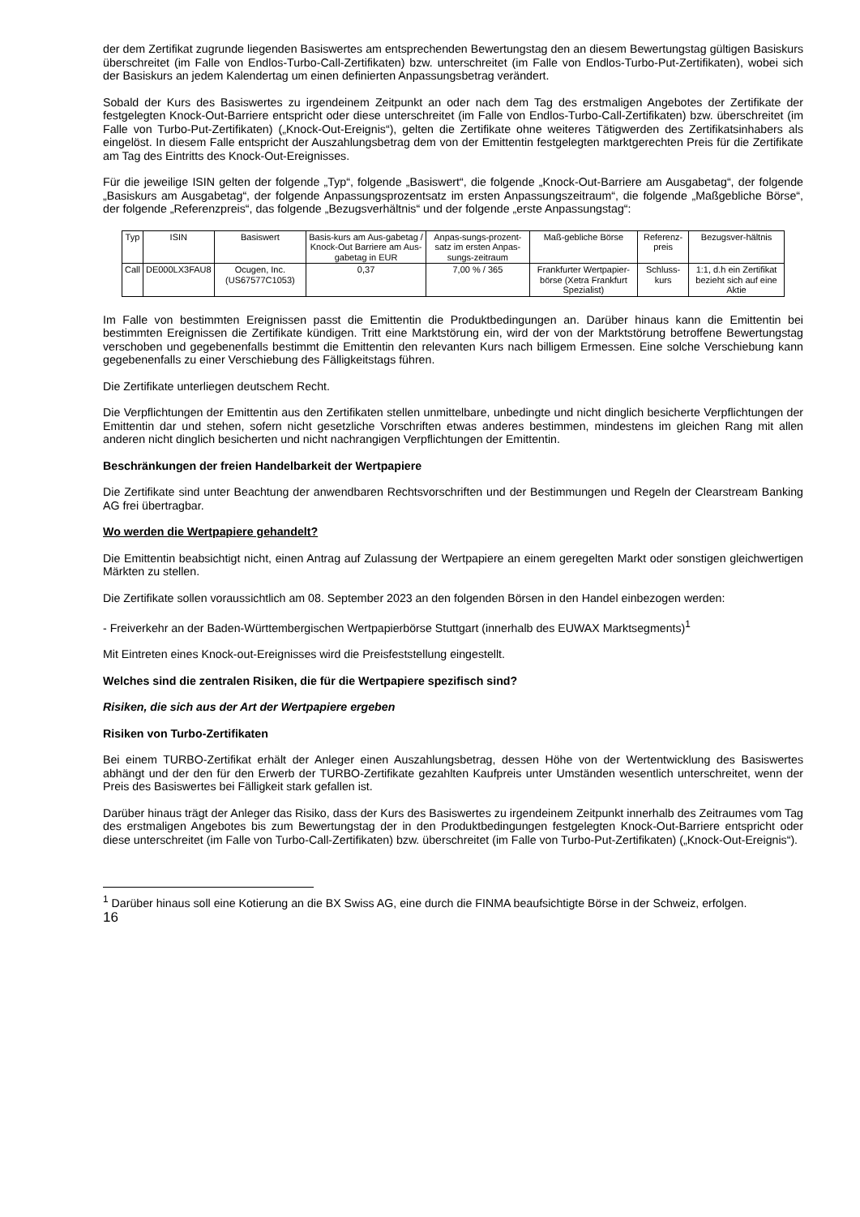der dem Zertifikat zugrunde liegenden Basiswertes am entsprechenden Bewertungstag den an diesem Bewertungstag gültigen Basiskurs überschreitet (im Falle von Endlos-Turbo-Call-Zertifikaten) bzw. unterschreitet (im Falle von Endlos-Turbo-Put-Zertifikaten), wobei sich der Basiskurs an jedem Kalendertag um einen definierten Anpassungsbetrag verändert.
Sobald der Kurs des Basiswertes zu irgendeinem Zeitpunkt an oder nach dem Tag des erstmaligen Angebotes der Zertifikate der festgelegten Knock-Out-Barriere entspricht oder diese unterschreitet (im Falle von Endlos-Turbo-Call-Zertifikaten) bzw. überschreitet (im Falle von Turbo-Put-Zertifikaten) („Knock-Out-Ereignis“), gelten die Zertifikate ohne weiteres Tätigwerden des Zertifikatsinhabers als eingelöst. In diesem Falle entspricht der Auszahlungsbetrag dem von der Emittentin festgelegten marktgerechten Preis für die Zertifikate am Tag des Eintritts des Knock-Out-Ereignisses.
Für die jeweilige ISIN gelten der folgende „Typ“, folgende „Basiswert“, die folgende „Knock-Out-Barriere am Ausgabetag“, der folgende „Basiskurs am Ausgabetag“, der folgende Anpassungsprozentsatz im ersten Anpassungszeitraum“, die folgende „Maßgebliche Börse“, der folgende „Referenzpreis“, das folgende „Bezugsverhältnis“ und der folgende „erste Anpassungstag“:
| Typ | ISIN | Basiswert | Basis-kurs am Aus-gabetag / Knock-Out Barriere am Aus-gabetag in EUR | Anpas-sungs-prozent-satz im ersten Anpas-sungs-zeitraum | Maß-gebliche Börse | Referenz-preis | Bezugsver-hältnis |
| --- | --- | --- | --- | --- | --- | --- | --- |
| Call | DE000LX3FAU8 | Ocugen, Inc. (US67577C1053) | 0,37 | 7,00 % / 365 | Frankfurter Wertpapier-börse (Xetra Frankfurt Spezialist) | Schluss-kurs | 1:1, d.h ein Zertifikat bezieht sich auf eine Aktie |
Im Falle von bestimmten Ereignissen passt die Emittentin die Produktbedingungen an. Darüber hinaus kann die Emittentin bei bestimmten Ereignissen die Zertifikate kündigen. Tritt eine Marktstörung ein, wird der von der Marktstörung betroffene Bewertungstag verschoben und gegebenenfalls bestimmt die Emittentin den relevanten Kurs nach billigem Ermessen. Eine solche Verschiebung kann gegebenenfalls zu einer Verschiebung des Fälligkeitstags führen.
Die Zertifikate unterliegen deutschem Recht.
Die Verpflichtungen der Emittentin aus den Zertifikaten stellen unmittelbare, unbedingte und nicht dinglich besicherte Verpflichtungen der Emittentin dar und stehen, sofern nicht gesetzliche Vorschriften etwas anderes bestimmen, mindestens im gleichen Rang mit allen anderen nicht dinglich besicherten und nicht nachrangigen Verpflichtungen der Emittentin.
Beschränkungen der freien Handelbarkeit der Wertpapiere
Die Zertifikate sind unter Beachtung der anwendbaren Rechtsvorschriften und der Bestimmungen und Regeln der Clearstream Banking AG frei übertragbar.
Wo werden die Wertpapiere gehandelt?
Die Emittentin beabsichtigt nicht, einen Antrag auf Zulassung der Wertpapiere an einem geregelten Markt oder sonstigen gleichwertigen Märkten zu stellen.
Die Zertifikate sollen voraussichtlich am 08. September 2023 an den folgenden Börsen in den Handel einbezogen werden:
- Freiverkehr an der Baden-Württembergischen Wertpapierbörse Stuttgart (innerhalb des EUWAX Marktsegments)<sup>1</sup>
Mit Eintreten eines Knock-out-Ereignisses wird die Preisfeststellung eingestellt.
Welches sind die zentralen Risiken, die für die Wertpapiere spezifisch sind?
Risiken, die sich aus der Art der Wertpapiere ergeben
Risiken von Turbo-Zertifikaten
Bei einem TURBO-Zertifikat erhält der Anleger einen Auszahlungsbetrag, dessen Höhe von der Wertentwicklung des Basiswertes abhängt und der den für den Erwerb der TURBO-Zertifikate gezahlten Kaufpreis unter Umständen wesentlich unterschreitet, wenn der Preis des Basiswertes bei Fälligkeit stark gefallen ist.
Darüber hinaus trägt der Anleger das Risiko, dass der Kurs des Basiswertes zu irgendeinem Zeitpunkt innerhalb des Zeitraumes vom Tag des erstmaligen Angebotes bis zum Bewertungstag der in den Produktbedingungen festgelegten Knock-Out-Barriere entspricht oder diese unterschreitet (im Falle von Turbo-Call-Zertifikaten) bzw. überschreitet (im Falle von Turbo-Put-Zertifikaten) („Knock-Out-Ereignis“).
<sup>1</sup> Darüber hinaus soll eine Kotierung an die BX Swiss AG, eine durch die FINMA beaufsichtigte Börse in der Schweiz, erfolgen.
16